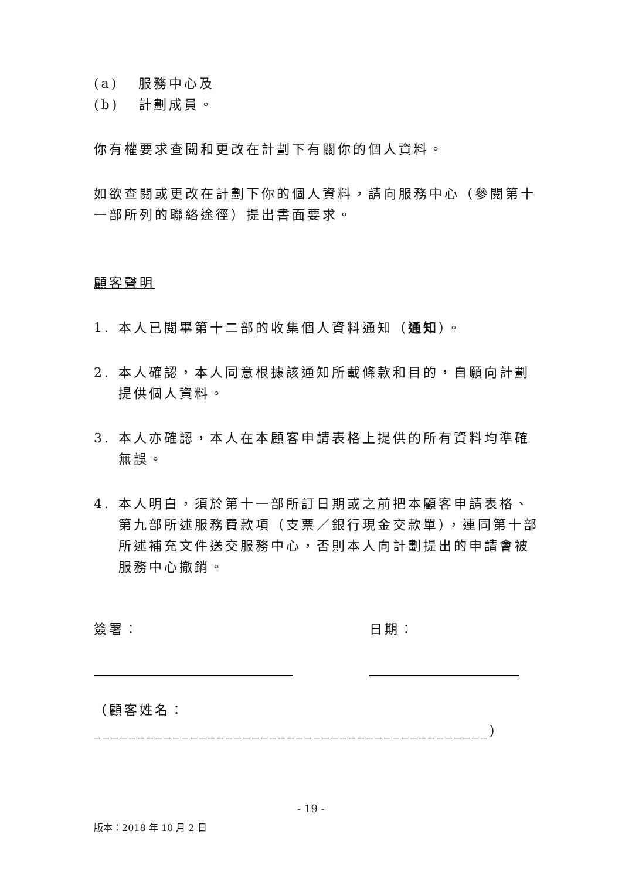(a) 服務中心及
(b) 計劃成員。
你有權要求查閱和更改在計劃下有關你的個人資料。
如欲查閱或更改在計劃下你的個人資料，請向服務中心（參閱第十一部所列的聯絡途徑）提出書面要求。
顧客聲明
1. 本人已閱畢第十二部的收集個人資料通知（通知）。
2. 本人確認，本人同意根據該通知所載條款和目的，自願向計劃提供個人資料。
3. 本人亦確認，本人在本顧客申請表格上提供的所有資料均準確無誤。
4. 本人明白，須於第十一部所訂日期或之前把本顧客申請表格、第九部所述服務費款項（支票／銀行現金交款單），連同第十部所述補充文件送交服務中心，否則本人向計劃提出的申請會被服務中心撤銷。
簽署： 日期：
（顧客姓名：
_____________________________________________）
- 19 -
版本：2018 年 10 月 2 日